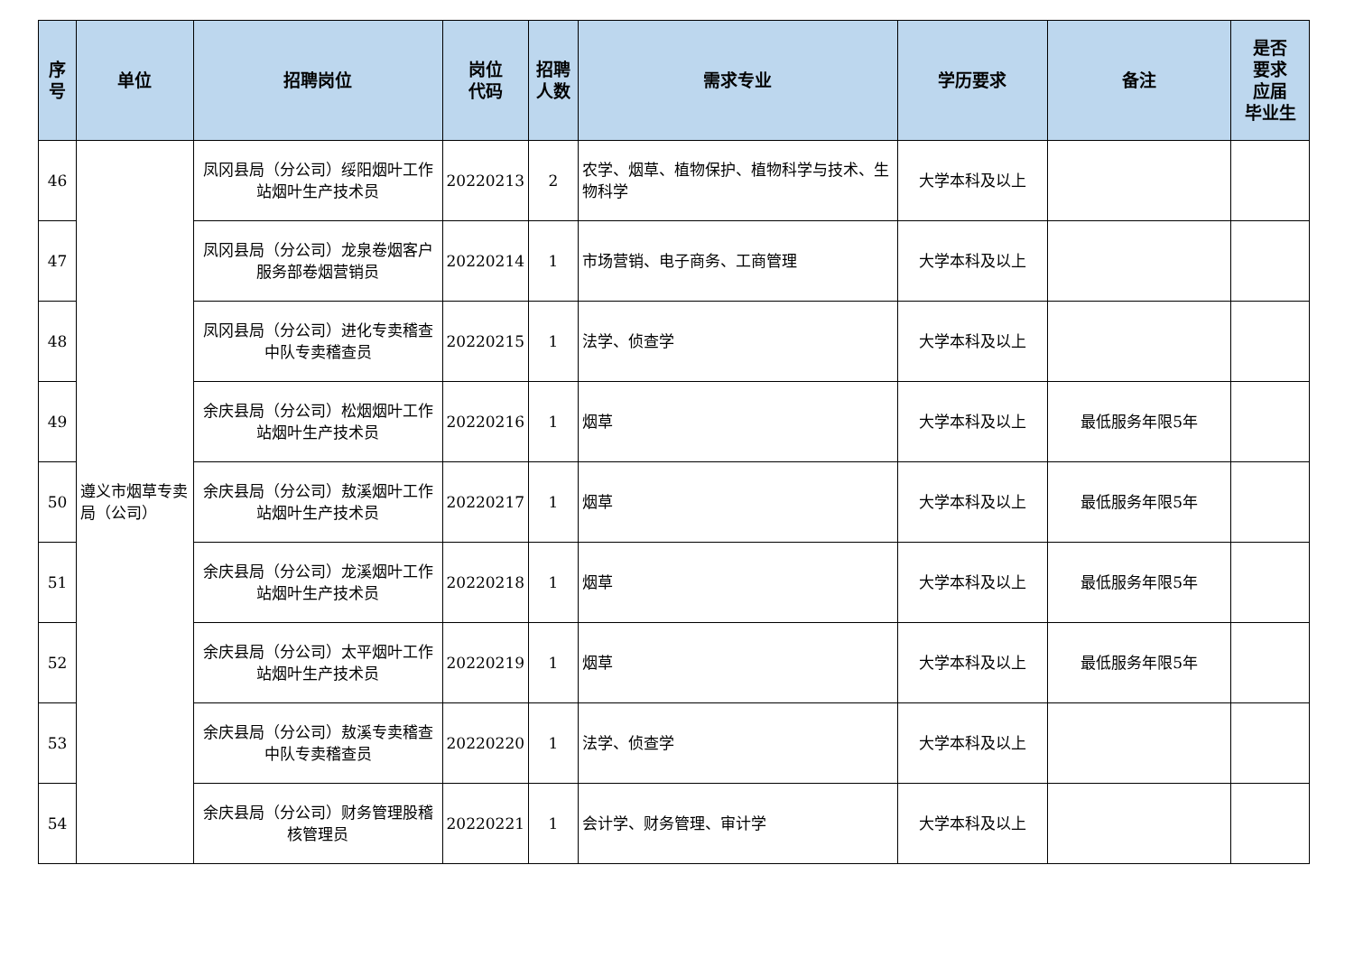| 序 号 | 单位 | 招聘岗位 | 岗位 代码 | 招聘 人数 | 需求专业 | 学历要求 | 备注 | 是否 要求 应届 毕业生 |
| --- | --- | --- | --- | --- | --- | --- | --- | --- |
| 46 | 遵义市烟草专卖局（公司） | 凤冈县局（分公司）绥阳烟叶工作站烟叶生产技术员 | 20220213 | 2 | 农学、烟草、植物保护、植物科学与技术、生物科学 | 大学本科及以上 | | |
| 47 | | 凤冈县局（分公司）龙泉卷烟客户服务部卷烟营销员 | 20220214 | 1 | 市场营销、电子商务、工商管理 | 大学本科及以上 | | |
| 48 | | 凤冈县局（分公司）进化专卖稽查中队专卖稽查员 | 20220215 | 1 | 法学、侦查学 | 大学本科及以上 | | |
| 49 | | 余庆县局（分公司）松烟烟叶工作站烟叶生产技术员 | 20220216 | 1 | 烟草 | 大学本科及以上 | 最低服务年限5年 | |
| 50 | | 余庆县局（分公司）敖溪烟叶工作站烟叶生产技术员 | 20220217 | 1 | 烟草 | 大学本科及以上 | 最低服务年限5年 | |
| 51 | | 余庆县局（分公司）龙溪烟叶工作站烟叶生产技术员 | 20220218 | 1 | 烟草 | 大学本科及以上 | 最低服务年限5年 | |
| 52 | | 余庆县局（分公司）太平烟叶工作站烟叶生产技术员 | 20220219 | 1 | 烟草 | 大学本科及以上 | 最低服务年限5年 | |
| 53 | | 余庆县局（分公司）敖溪专卖稽查中队专卖稽查员 | 20220220 | 1 | 法学、侦查学 | 大学本科及以上 | | |
| 54 | | 余庆县局（分公司）财务管理股稽核管理员 | 20220221 | 1 | 会计学、财务管理、审计学 | 大学本科及以上 | | |